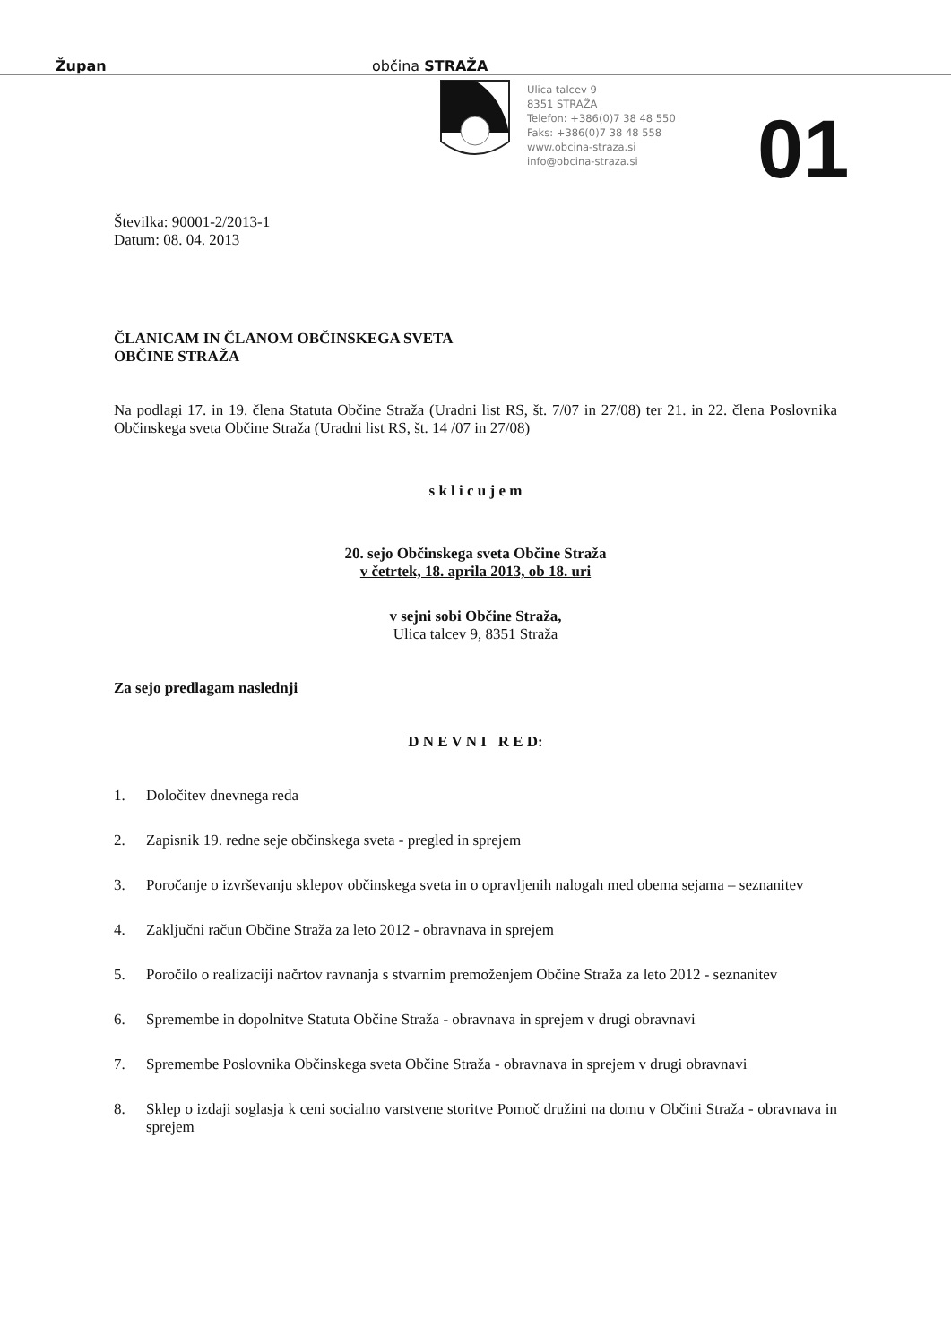Župan občina STRAŽA
Ulica talcev 9
8351 STRAŽA
Telefon: +386(0)7 38 48 550
Faks: +386(0)7 38 48 558
www.obcina-straza.si
info@obcina-straza.si
01
Številka: 90001-2/2013-1
Datum: 08. 04. 2013
ČLANICAM IN ČLANOM OBČINSKEGA SVETA
OBČINE STRAŽA
Na podlagi 17. in 19. člena Statuta Občine Straža (Uradni list RS, št. 7/07 in 27/08) ter 21. in 22. člena Poslovnika Občinskega sveta Občine Straža (Uradni list RS, št. 14 /07 in 27/08)
s k l i c u j e m
20. sejo Občinskega sveta Občine Straža
v četrtek, 18. aprila 2013, ob 18. uri
v sejni sobi Občine Straža,
Ulica talcev 9, 8351 Straža
Za sejo predlagam naslednji
D N E V N I R E D:
1. Določitev dnevnega reda
2. Zapisnik 19. redne seje občinskega sveta - pregled in sprejem
3. Poročanje o izvrševanju sklepov občinskega sveta in o opravljenih nalogah med obema sejama – seznanitev
4. Zaključni račun Občine Straža za leto 2012 - obravnava in sprejem
5. Poročilo o realizaciji načrtov ravnanja s stvarnim premoženjem Občine Straža za leto 2012 - seznanitev
6. Spremembe in dopolnitve Statuta Občine Straža - obravnava in sprejem v drugi obravnavi
7. Spremembe Poslovnika Občinskega sveta Občine Straža - obravnava in sprejem v drugi obravnavi
8. Sklep o izdaji soglasja k ceni socialno varstvene storitve Pomoč družini na domu v Občini Straža - obravnava in sprejem